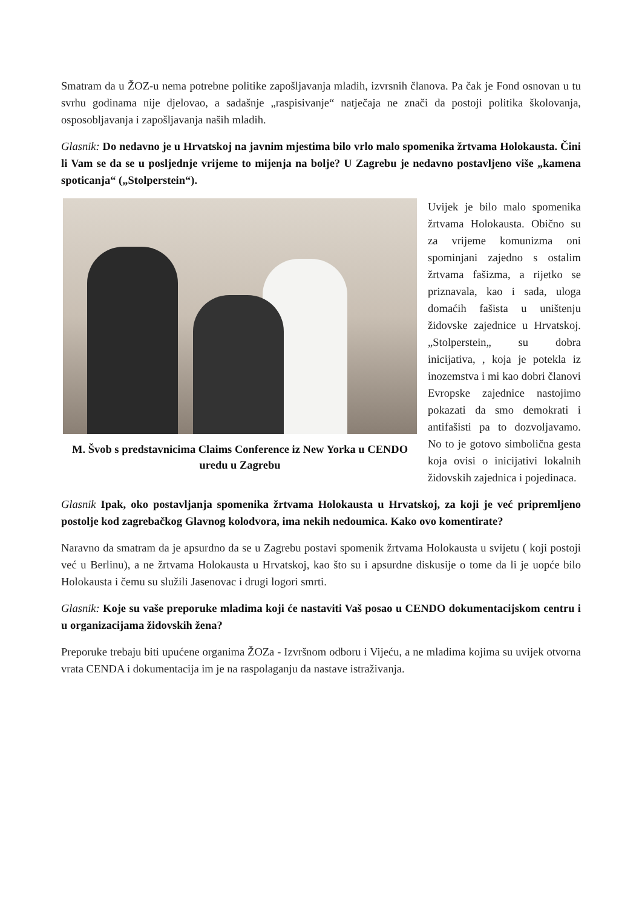Smatram da u ŽOZ-u nema potrebne politike zapošljavanja mladih, izvrsnih članova. Pa čak je Fond osnovan u tu svrhu godinama nije djelovao, a sadašnje „raspisivanje“ natječaja ne znači da postoji politika školovanja, osposobljavanja i zapošljavanja naših mladih.
Glasnik: Do nedavno je u Hrvatskoj na javnim mjestima bilo vrlo malo spomenika žrtvama Holokausta. Čini li Vam se da se u posljednje vrijeme to mijenja na bolje? U Zagrebu je nedavno postavljeno više „kamena spoticanja“ („Stolperstein“).
M. Švob s predstavnicima Claims Conference iz New Yorka u CENDO uredu u Zagrebu
Uvijek je bilo malo spomenika žrtvama Holokausta. Obično su za vrijeme komunizma oni spominjani zajedno s ostalim žrtvama fašizma, a rijetko se priznavala, kao i sada, uloga domaćih fašista u uništenju židovske zajednice u Hrvatskoj. „Stolperstein„ su dobra inicijativa, , koja je potekla iz inozemstva i mi kao dobri članovi Evropske zajednice nastojimo pokazati da smo demokrati i antifašisti pa to dozvoljavamo. No to je gotovo simbolična gesta koja ovisi o inicijativi lokalnih židovskih zajednica i pojedinaca.
Glasnik Ipak, oko postavljanja spomenika žrtvama Holokausta u Hrvatskoj, za koji je već pripremljeno postolje kod zagrebačkog Glavnog kolodvora, ima nekih nedoumica. Kako ovo komentirate?
Naravno da smatram da je apsurdno da se u Zagrebu postavi spomenik žrtvama Holokausta u svijetu ( koji postoji već u Berlinu), a ne žrtvama Holokausta u Hrvatskoj, kao što su i apsurdne diskusije o tome da li je uopće bilo Holokausta i čemu su služili Jasenovac i drugi logori smrti.
Glasnik: Koje su vaše preporuke mladima koji će nastaviti Vaš posao u CENDO dokumentacijskom centru i u organizacijama židovskih žena?
Preporuke trebaju biti upućene organima ŽOZa - Izvršnom odboru i Vijeću, a ne mladima kojima su uvijek otvorna vrata CENDA i dokumentacija im je na raspolaganju da nastave istraživanja.